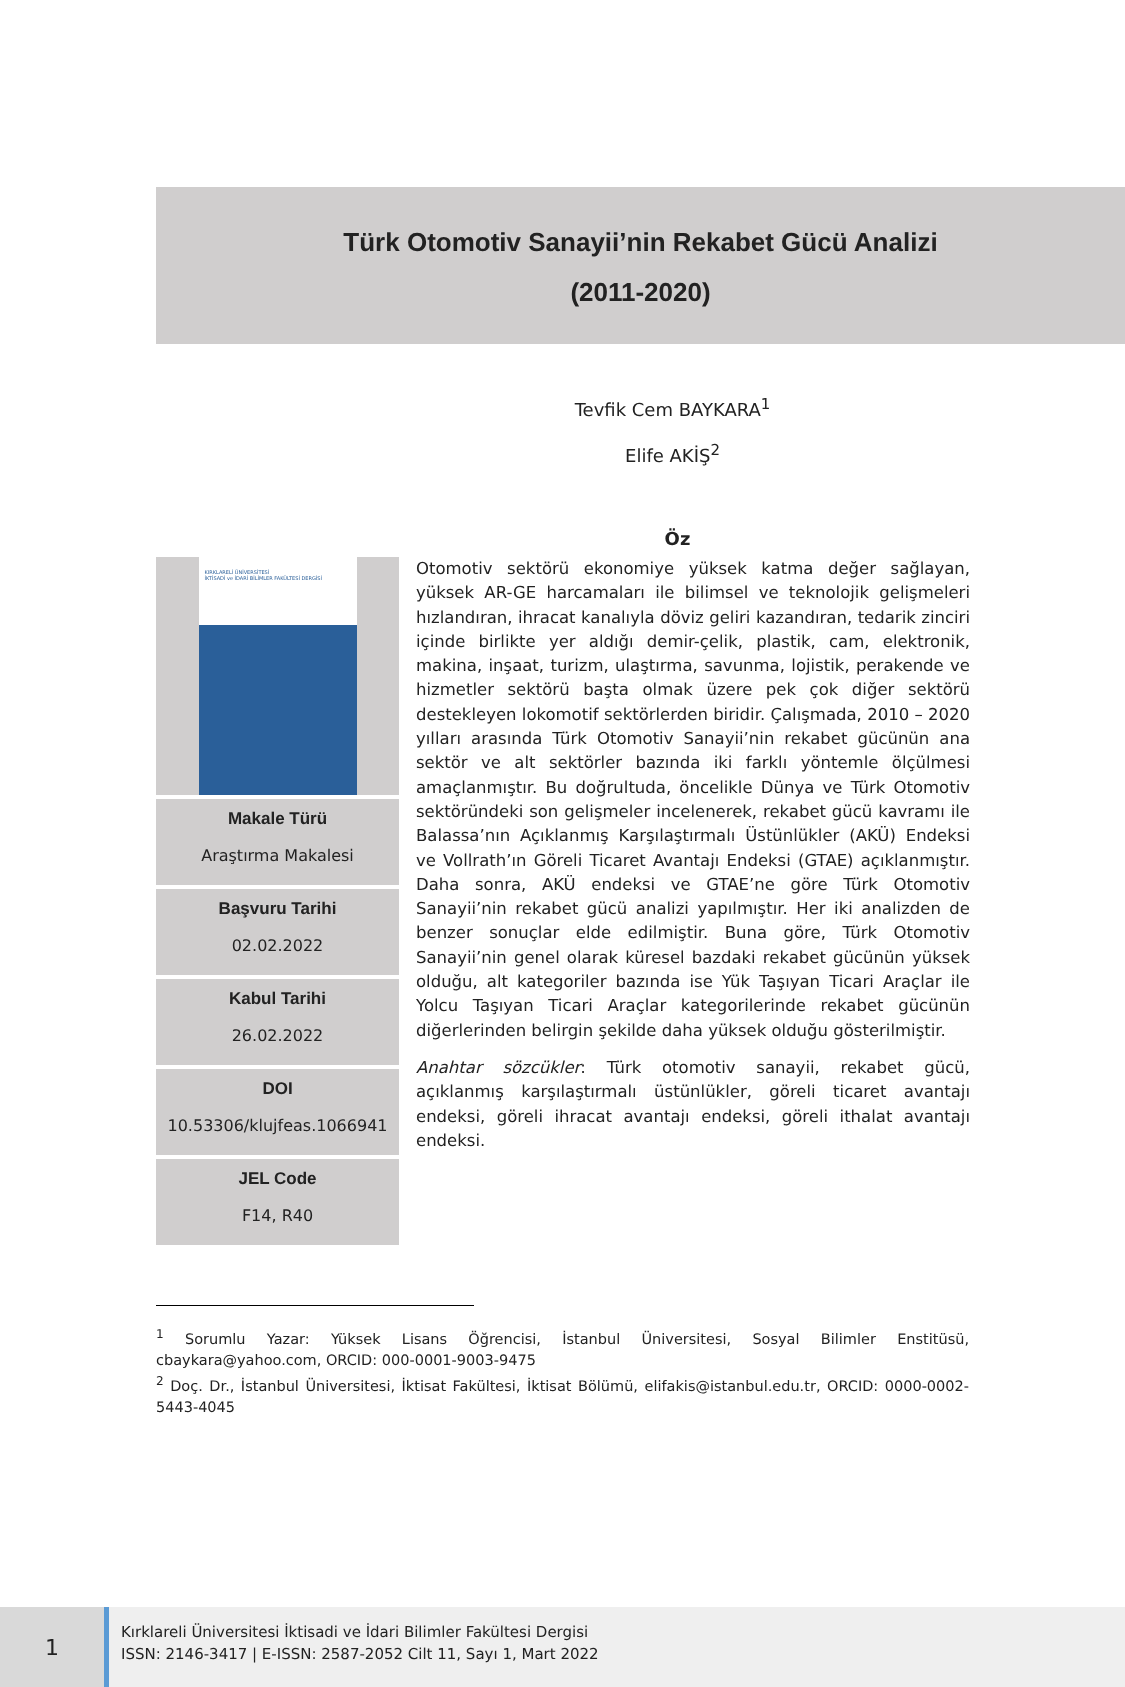Türk Otomotiv Sanayii’nin Rekabet Gücü Analizi
(2011-2020)
Tevfik Cem BAYKARA<sup>1</sup>
Elife AKİŞ<sup>2</sup>
Öz
KIRKLARELİ ÜNİVERSİTESİ
İKTİSADİ ve İDARİ BİLİMLER FAKÜLTESİ DERGİSİ
Makale Türü
Araştırma Makalesi
Başvuru Tarihi
02.02.2022
Kabul Tarihi
26.02.2022
DOI
10.53306/klujfeas.1066941
JEL Code
F14, R40
Otomotiv sektörü ekonomiye yüksek katma değer sağlayan, yüksek AR-GE harcamaları ile bilimsel ve teknolojik gelişmeleri hızlandıran, ihracat kanalıyla döviz geliri kazandıran, tedarik zinciri içinde birlikte yer aldığı demir-çelik, plastik, cam, elektronik, makina, inşaat, turizm, ulaştırma, savunma, lojistik, perakende ve hizmetler sektörü başta olmak üzere pek çok diğer sektörü destekleyen lokomotif sektörlerden biridir. Çalışmada, 2010 – 2020 yılları arasında Türk Otomotiv Sanayii’nin rekabet gücünün ana sektör ve alt sektörler bazında iki farklı yöntemle ölçülmesi amaçlanmıştır. Bu doğrultuda, öncelikle Dünya ve Türk Otomotiv sektöründeki son gelişmeler incelenerek, rekabet gücü kavramı ile Balassa’nın Açıklanmış Karşılaştırmalı Üstünlükler (AKÜ) Endeksi ve Vollrath’ın Göreli Ticaret Avantajı Endeksi (GTAE) açıklanmıştır. Daha sonra, AKÜ endeksi ve GTAE’ne göre Türk Otomotiv Sanayii’nin rekabet gücü analizi yapılmıştır. Her iki analizden de benzer sonuçlar elde edilmiştir. Buna göre, Türk Otomotiv Sanayii’nin genel olarak küresel bazdaki rekabet gücünün yüksek olduğu, alt kategoriler bazında ise Yük Taşıyan Ticari Araçlar ile Yolcu Taşıyan Ticari Araçlar kategorilerinde rekabet gücünün diğerlerinden belirgin şekilde daha yüksek olduğu gösterilmiştir.
Anahtar sözcükler: Türk otomotiv sanayii, rekabet gücü, açıklanmış karşılaştırmalı üstünlükler, göreli ticaret avantajı endeksi, göreli ihracat avantajı endeksi, göreli ithalat avantajı endeksi.
<sup>1</sup> Sorumlu Yazar: Yüksek Lisans Öğrencisi, İstanbul Üniversitesi, Sosyal Bilimler Enstitüsü, cbaykara@yahoo.com, ORCID: 000-0001-9003-9475
<sup>2</sup> Doç. Dr., İstanbul Üniversitesi, İktisat Fakültesi, İktisat Bölümü, elifakis@istanbul.edu.tr, ORCID: 0000-0002-5443-4045
1
Kırklareli Üniversitesi İktisadi ve İdari Bilimler Fakültesi Dergisi
ISSN: 2146-3417 | E-ISSN: 2587-2052 Cilt 11, Sayı 1, Mart 2022